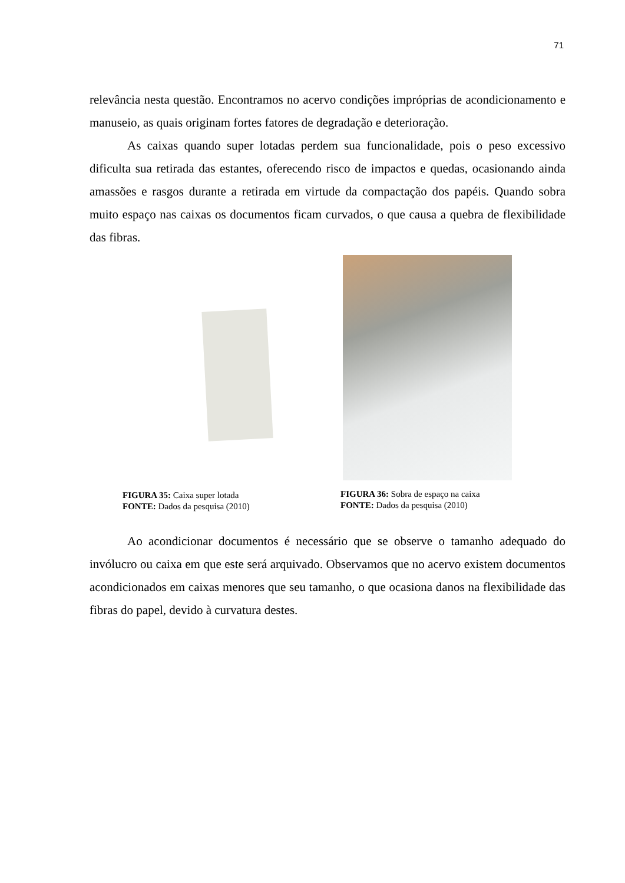71
relevância nesta questão. Encontramos no acervo condições impróprias de acondicionamento e manuseio, as quais originam fortes fatores de degradação e deterioração.
As caixas quando super lotadas perdem sua funcionalidade, pois o peso excessivo dificulta sua retirada das estantes, oferecendo risco de impactos e quedas, ocasionando ainda amassões e rasgos durante a retirada em virtude da compactação dos papéis. Quando sobra muito espaço nas caixas os documentos ficam curvados, o que causa a quebra de flexibilidade das fibras.
FIGURA 35: Caixa super lotada
FONTE: Dados da pesquisa (2010)
FIGURA 36: Sobra de espaço na caixa
FONTE: Dados da pesquisa (2010)
Ao acondicionar documentos é necessário que se observe o tamanho adequado do invólucro ou caixa em que este será arquivado. Observamos que no acervo existem documentos acondicionados em caixas menores que seu tamanho, o que ocasiona danos na flexibilidade das fibras do papel, devido à curvatura destes.